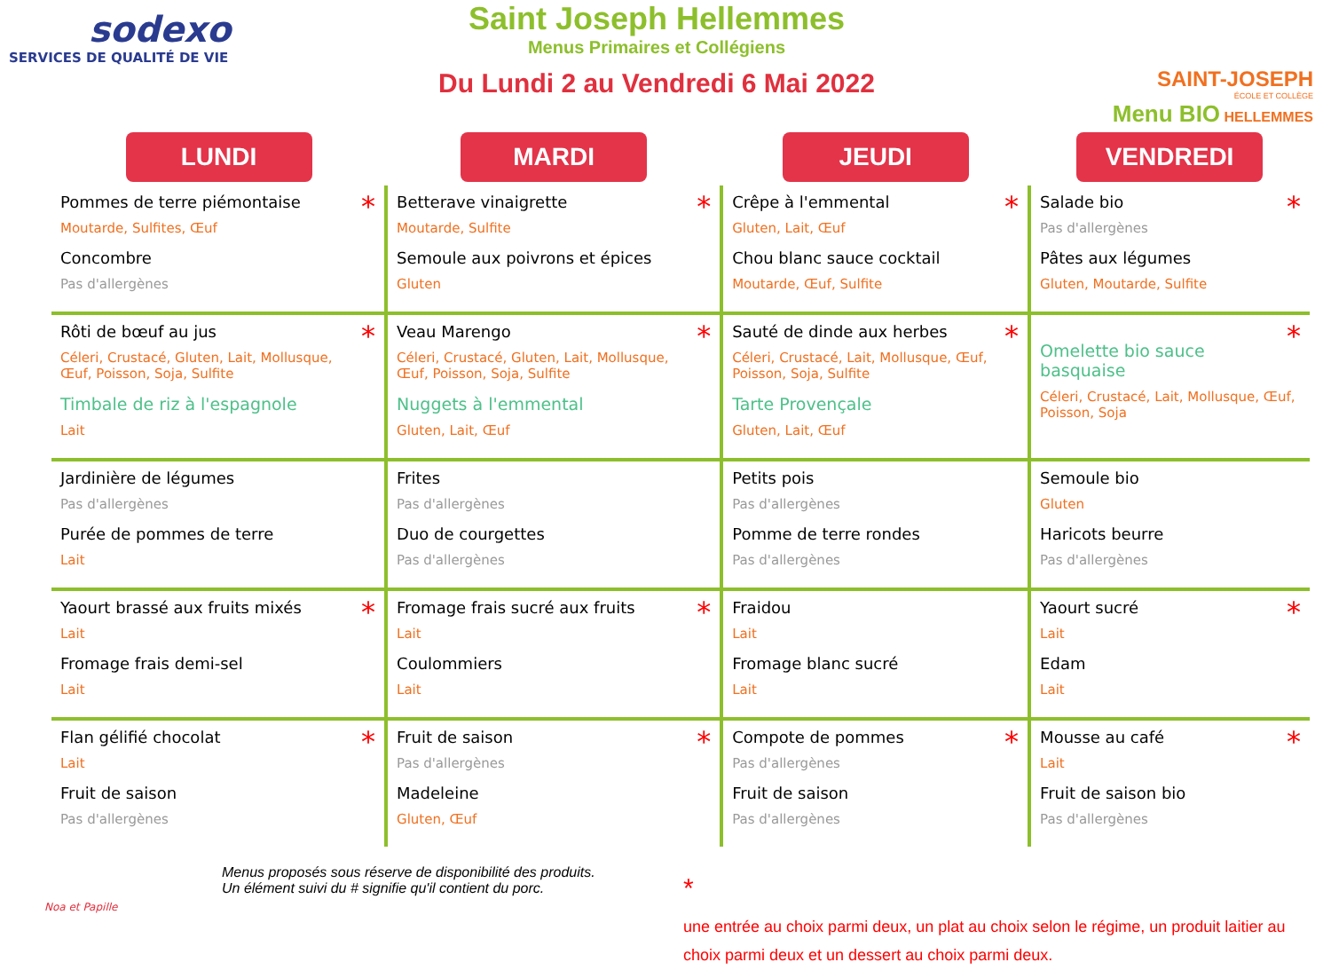sodexo
SERVICES DE QUALITÉ DE VIE
Saint Joseph Hellemmes
Menus Primaires et Collégiens
Du Lundi 2 au Vendredi 6 Mai 2022
SAINT-JOSEPH
ÉCOLE ET COLLÈGE
Menu BIO HELLEMMES
| LUNDI | MARDI | JEUDI | VENDREDI |
| --- | --- | --- | --- |
| * Pommes de terre piémontaise Moutarde, Sulfites, Œuf Concombre Pas d'allergènes | * Betterave vinaigrette Moutarde, Sulfite Semoule aux poivrons et épices Gluten | * Crêpe à l'emmental Gluten, Lait, Œuf Chou blanc sauce cocktail Moutarde, Œuf, Sulfite | * Salade bio Pas d'allergènes Pâtes aux légumes Gluten, Moutarde, Sulfite |
| * Rôti de bœuf au jus Céleri, Crustacé, Gluten, Lait, Mollusque, Œuf, Poisson, Soja, Sulfite Timbale de riz à l'espagnole Lait | * Veau Marengo Céleri, Crustacé, Gluten, Lait, Mollusque, Œuf, Poisson, Soja, Sulfite Nuggets à l'emmental Gluten, Lait, Œuf | * Sauté de dinde aux herbes Céleri, Crustacé, Lait, Mollusque, Œuf, Poisson, Soja, Sulfite Tarte Provençale Gluten, Lait, Œuf | * Omelette bio sauce basquaise Céleri, Crustacé, Lait, Mollusque, Œuf, Poisson, Soja |
| Jardinière de légumes Pas d'allergènes Purée de pommes de terre Lait | Frites Pas d'allergènes Duo de courgettes Pas d'allergènes | Petits pois Pas d'allergènes Pomme de terre rondes Pas d'allergènes | Semoule bio Gluten Haricots beurre Pas d'allergènes |
| * Yaourt brassé aux fruits mixés Lait Fromage frais demi-sel Lait | * Fromage frais sucré aux fruits Lait Coulommiers Lait | Fraidou Lait Fromage blanc sucré Lait | * Yaourt sucré Lait Edam Lait |
| * Flan gélifié chocolat Lait Fruit de saison Pas d'allergènes | * Fruit de saison Pas d'allergènes Madeleine Gluten, Œuf | * Compote de pommes Pas d'allergènes Fruit de saison Pas d'allergènes | * Mousse au café Lait Fruit de saison bio Pas d'allergènes |
Menus proposés sous réserve de disponibilité des produits.
Un élément suivi du # signifie qu'il contient du porc.
*
une entrée au choix parmi deux, un plat au choix selon le régime, un produit laitier au choix parmi deux et un dessert au choix parmi deux.
Noa et Papille